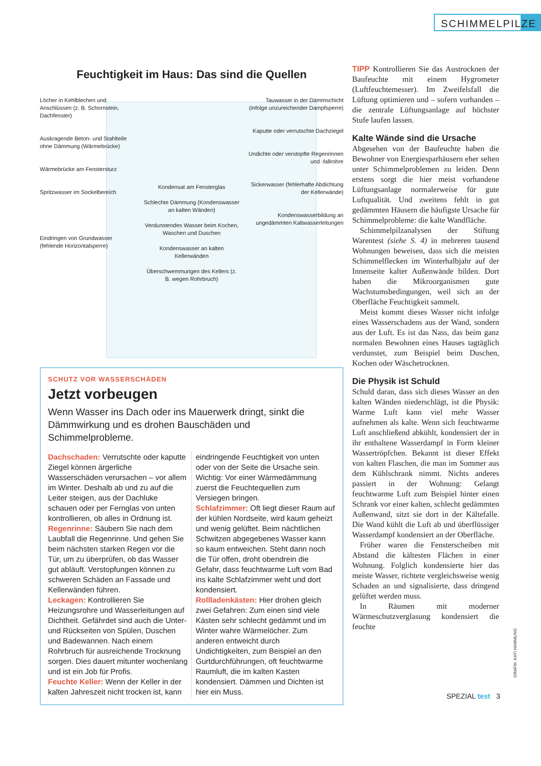SCHIMMELPILZE
Feuchtigkeit im Haus: Das sind die Quellen
Löcher in Kehlblechen und Anschlüssen (z. B. Schornstein, Dachfenster)
Auskragende Beton- und Stahlteile ohne Dämmung (Wärmebrücke)
Wärmebrücke am Fenstersturz
Spritzwasser im Sockelbereich
Eindringen von Grundwasser (fehlende Horizontalsperre)
Kondensat am Fensterglas
Schlechte Dämmung (Kondenswasser an kalten Wänden)
Verdunstendes Wasser beim Kochen, Waschen und Duschen
Kondenswasser an kalten Kellerwänden
Überschwemmungen des Kellers (z. B. wegen Rohrbruch)
Tauwasser in der Dämmschicht (infolge unzureichender Dampfsperre)
Kaputte oder verrutschte Dachziegel
Undichte oder verstopfte Regenrinnen und -fallrohre
Sickerwasser (fehlerhafte Abdichtung der Kellerwände)
Kondenswasserbildung an ungedämmten Kaltwasserleitungen
SCHUTZ VOR WASSERSCHÄDEN
Jetzt vorbeugen
Wenn Wasser ins Dach oder ins Mauerwerk dringt, sinkt die Dämmwirkung und es drohen Bauschäden und Schimmelprobleme.
Dachschaden: Verrutschte oder kaputte Ziegel können ärgerliche Wasserschäden verursachen – vor allem im Winter. Deshalb ab und zu auf die Leiter steigen, aus der Dachluke schauen oder per Fernglas von unten kontrollieren, ob alles in Ordnung ist.
Regenrinne: Säubern Sie nach dem Laubfall die Regenrinne. Und gehen Sie beim nächsten starken Regen vor die Tür, um zu überprüfen, ob das Wasser gut abläuft. Verstopfungen können zu schweren Schäden an Fassade und Kellerwänden führen.
Leckagen: Kontrollieren Sie Heizungsrohre und Wasserleitungen auf Dichtheit. Gefährdet sind auch die Unter- und Rückseiten von Spülen, Duschen und Badewannen. Nach einem Rohrbruch für ausreichende Trocknung sorgen. Dies dauert mitunter wochenlang und ist ein Job für Profis.
Feuchte Keller: Wenn der Keller in der kalten Jahreszeit nicht trocken ist, kann eindringende Feuchtigkeit von unten oder von der Seite die Ursache sein. Wichtig: Vor einer Wärmedämmung zuerst die Feuchtequellen zum Versiegen bringen.
Schlafzimmer: Oft liegt dieser Raum auf der kühlen Nordseite, wird kaum geheizt und wenig gelüftet. Beim nächtlichen Schwitzen abgegebenes Wasser kann so kaum entweichen. Steht dann noch die Tür offen, droht obendrein die Gefahr, dass feuchtwarme Luft vom Bad ins kalte Schlafzimmer weht und dort kondensiert.
Rollladenkästen: Hier drohen gleich zwei Gefahren: Zum einen sind viele Kästen sehr schlecht gedämmt und im Winter wahre Wärmelöcher. Zum anderen entweicht durch Undichtigkeiten, zum Beispiel an den Gurtdurchführungen, oft feuchtwarme Raumluft, die im kalten Kasten kondensiert. Dämmen und Dichten ist hier ein Muss.
TIPP Kontrollieren Sie das Austrocknen der Baufeuchte mit einem Hygrometer (Luftfeuchtemesser). Im Zweifelsfall die Lüftung optimieren und – sofern vorhanden – die zentrale Lüftungsanlage auf höchster Stufe laufen lassen.
Kalte Wände sind die Ursache
Abgesehen von der Baufeuchte haben die Bewohner von Energiesparhäusern eher selten unter Schimmelproblemen zu leiden. Denn erstens sorgt die hier meist vorhandene Lüftungsanlage normalerweise für gute Luftqualität. Und zweitens fehlt in gut gedämmten Häusern die häufigste Ursache für Schimmelprobleme: die kalte Wandfläche.
Schimmelpilzanalysen der Stiftung Warentest (siehe S. 4) in mehreren tausend Wohnungen beweisen, dass sich die meisten Schimmelflecken im Winterhalbjahr auf der Innenseite kalter Außenwände bilden. Dort haben die Mikroorganismen gute Wachstumsbedingungen, weil sich an der Oberfläche Feuchtigkeit sammelt.
Meist kommt dieses Wasser nicht infolge eines Wasserschadens aus der Wand, sondern aus der Luft. Es ist das Nass, das beim ganz normalen Bewohnen eines Hauses tagtäglich verdunstet, zum Beispiel beim Duschen, Kochen oder Wäschetrocknen.
Die Physik ist Schuld
Schuld daran, dass sich dieses Wasser an den kalten Wänden niederschlägt, ist die Physik: Warme Luft kann viel mehr Wasser aufnehmen als kalte. Wenn sich feuchtwarme Luft anschließend abkühlt, kondensiert der in ihr enthaltene Wasserdampf in Form kleiner Wassertröpfchen. Bekannt ist dieser Effekt von kalten Flaschen, die man im Sommer aus dem Kühlschrank nimmt. Nichts anderes passiert in der Wohnung: Gelangt feuchtwarme Luft zum Beispiel hinter einen Schrank vor einer kalten, schlecht gedämmten Außenwand, sitzt sie dort in der Kältefalle. Die Wand kühlt die Luft ab und überflüssiger Wasserdampf kondensiert an der Oberfläche.
Früher waren die Fensterscheiben mit Abstand die kältesten Flächen in einer Wohnung. Folglich kondensierte hier das meiste Wasser, richtete vergleichsweise wenig Schaden an und signalisierte, dass dringend gelüftet werden muss.
In Räumen mit moderner Wärmeschutzverglasung kondensiert die feuchte
GRAFIK: KATI HAMMLING
SPEZIAL test 3